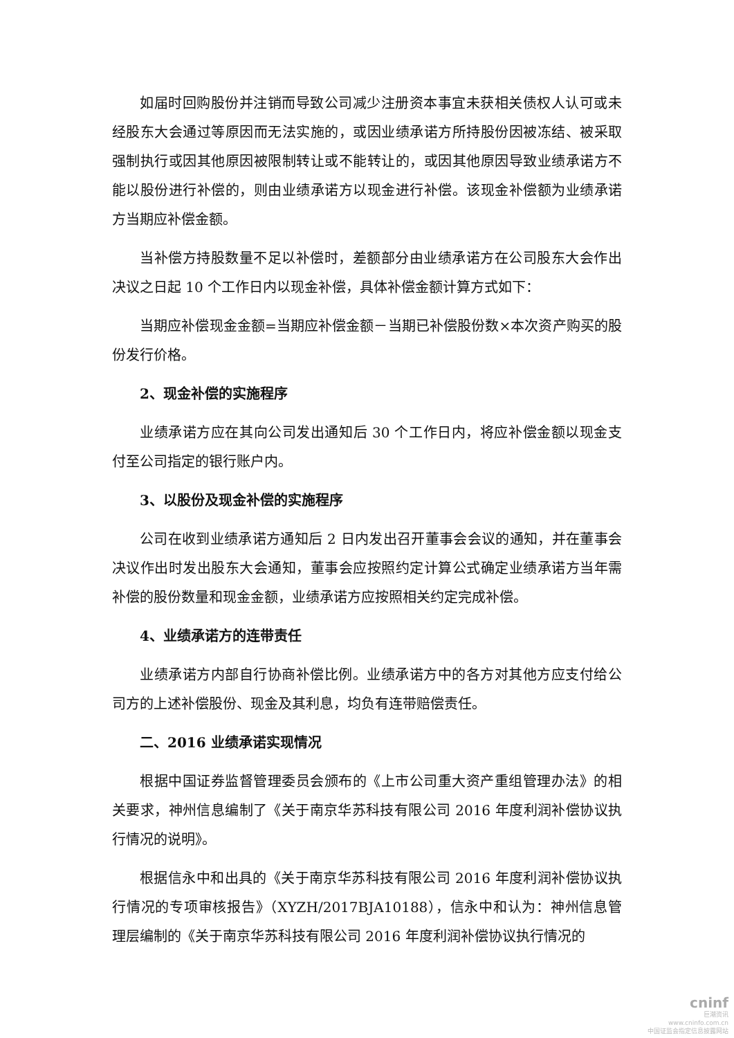如届时回购股份并注销而导致公司减少注册资本事宜未获相关债权人认可或未经股东大会通过等原因而无法实施的，或因业绩承诺方所持股份因被冻结、被采取强制执行或因其他原因被限制转让或不能转让的，或因其他原因导致业绩承诺方不能以股份进行补偿的，则由业绩承诺方以现金进行补偿。该现金补偿额为业绩承诺方当期应补偿金额。
当补偿方持股数量不足以补偿时，差额部分由业绩承诺方在公司股东大会作出决议之日起 10 个工作日内以现金补偿，具体补偿金额计算方式如下：
当期应补偿现金金额=当期应补偿金额－当期已补偿股份数×本次资产购买的股份发行价格。
2、现金补偿的实施程序
业绩承诺方应在其向公司发出通知后 30 个工作日内，将应补偿金额以现金支付至公司指定的银行账户内。
3、以股份及现金补偿的实施程序
公司在收到业绩承诺方通知后 2 日内发出召开董事会会议的通知，并在董事会决议作出时发出股东大会通知，董事会应按照约定计算公式确定业绩承诺方当年需补偿的股份数量和现金金额，业绩承诺方应按照相关约定完成补偿。
4、业绩承诺方的连带责任
业绩承诺方内部自行协商补偿比例。业绩承诺方中的各方对其他方应支付给公司方的上述补偿股份、现金及其利息，均负有连带赔偿责任。
二、2016 业绩承诺实现情况
根据中国证券监督管理委员会颁布的《上市公司重大资产重组管理办法》的相关要求，神州信息编制了《关于南京华苏科技有限公司 2016 年度利润补偿协议执行情况的说明》。
根据信永中和出具的《关于南京华苏科技有限公司 2016 年度利润补偿协议执行情况的专项审核报告》（XYZH/2017BJA10188），信永中和认为：神州信息管理层编制的《关于南京华苏科技有限公司 2016 年度利润补偿协议执行情况的
cninf
巨潮资讯
www.cninfo.com.cn
中国证监会指定信息披露网站